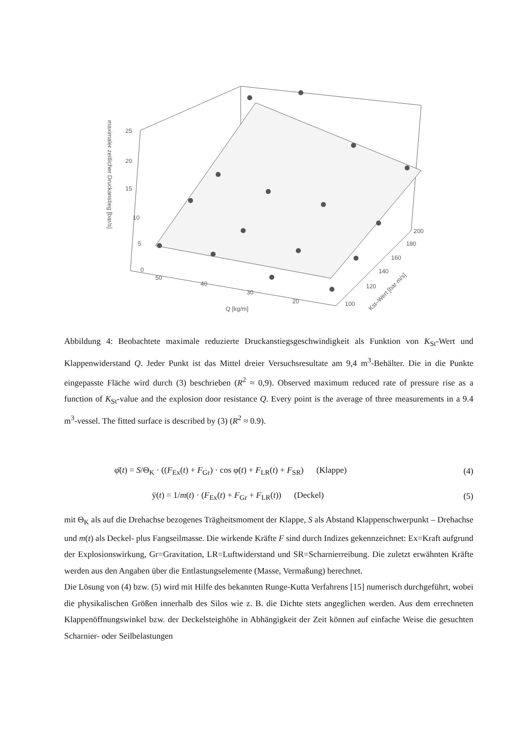25
20
15
10
5
0
50
40
30
20
200
180
160
140
120
100
Q [kg/m]
Kst–Wert [bar·m/s]
maximaler zeitlicher Druckanstieg [bar/s]
Abbildung 4: Beobachtete maximale reduzierte Druckanstiegsgeschwindigkeit als Funktion von K<sub>St</sub>-Wert und Klappenwiderstand Q. Jeder Punkt ist das Mittel dreier Versuchsresultate am 9,4 m<sup>3</sup>-Behälter. Die in die Punkte eingepasste Fläche wird durch (3) beschrieben (R<sup>2</sup> ≈ 0,9). Observed maximum reduced rate of pressure rise as a function of K<sub>St</sub>-value and the explosion door resistance Q. Every point is the average of three measurements in a 9.4 m<sup>3</sup>-vessel. The fitted surface is described by (3) (R<sup>2</sup> ≈ 0.9).
φ̈(t) = S/Θ<sub>K</sub> · ((F<sub>Ex</sub>(t) + F<sub>Gr</sub>) · cos φ(t) + F<sub>LR</sub>(t) + F<sub>SR</sub>) (Klappe) (4)
ÿ(t) = 1/m(t) · (F<sub>Ex</sub>(t) + F<sub>Gr</sub> + F<sub>LR</sub>(t)) (Deckel) (5)
mit Θ<sub>K</sub> als auf die Drehachse bezogenes Trägheitsmoment der Klappe, S als Abstand Klappenschwerpunkt – Drehachse und m(t) als Deckel- plus Fangseilmasse. Die wirkende Kräfte F sind durch Indizes gekennzeichnet: Ex=Kraft aufgrund der Explosionswirkung, Gr=Gravitation, LR=Luftwiderstand und SR=Scharnierreibung. Die zuletzt erwähnten Kräfte werden aus den Angaben über die Entlastungselemente (Masse, Vermaßung) berechnet.
Die Lösung von (4) bzw. (5) wird mit Hilfe des bekannten Runge-Kutta Verfahrens [15] numerisch durchgeführt, wobei die physikalischen Größen innerhalb des Silos wie z. B. die Dichte stets angeglichen werden. Aus dem errechneten Klappenöffnungswinkel bzw. der Deckelsteighöhe in Abhängigkeit der Zeit können auf einfache Weise die gesuchten Scharnier- oder Seilbelastungen